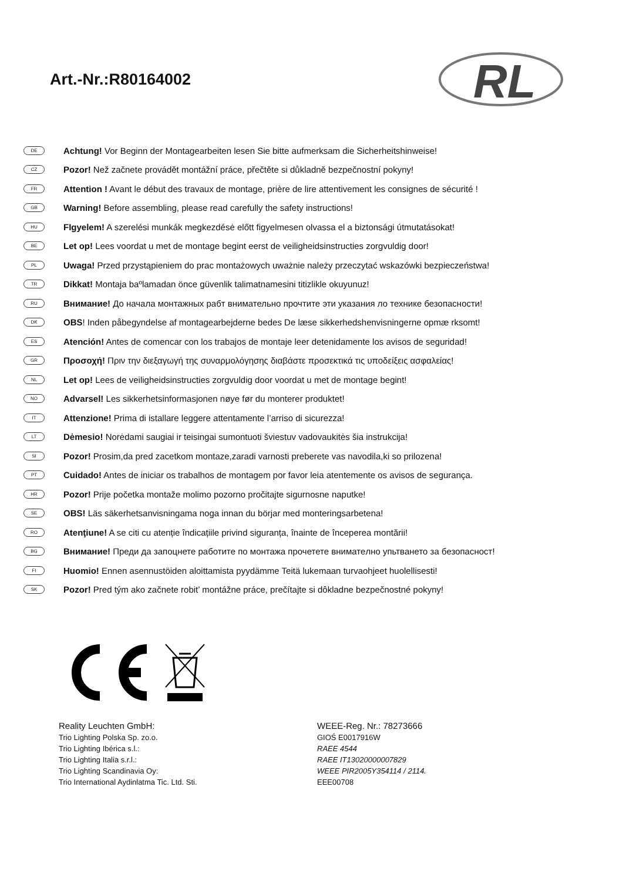Art.-Nr.:R80164002
RL
DE Achtung! Vor Beginn der Montagearbeiten lesen Sie bitte aufmerksam die Sicherheitshinweise!
CZ Pozor! Než začnete provádět montážní práce, přečtěte si důkladně bezpečnostní pokyny!
FR Attention ! Avant le début des travaux de montage, prière de lire attentivement les consignes de sécurité !
GB Warning! Before assembling, please read carefully the safety instructions!
HU FIgyelem! A szerelési munkák megkezdésė előtt figyelmesen olvassa el a biztonsági útmutatásokat!
BE Let op! Lees voordat u met de montage begint eerst de veiligheidsinstructies zorgvuldig door!
PL Uwaga! Przed przystąpieniem do prac montażowych uważnie należy przeczytać wskazówki bezpieczeństwa!
TR Dikkat! Montaja baºlamadan önce güvenlik talimatnamesini titizlikle okuyunuz!
RU Внимание! До начала монтажных рабт внимательно прочтите эти указания ло технике безопасности!
DK OBS! Inden påbegyndelse af montagearbejderne bedes De læse sikkerhedshenvisningerne opmæ rksomt!
ES Atención! Antes de comencar con los trabajos de montaje leer detenidamente los avisos de seguridad!
GR Προσοχή! Πριν την διεξαγωγή της συναρμολόγησης διαβάστε προσεκτικά τις υποδείξεις ασφαλείας!
NL Let op! Lees de veiligheidsinstructies zorgvuldig door voordat u met de montage begint!
NO Advarsel! Les sikkerhetsinformasjonen nøye før du monterer produktet!
IT Attenzione! Prima di istallare leggere attentamente l’arriso di sicurezza!
LT Dėmesio! Norėdami saugiai ir teisingai sumontuoti šviestuv vadovaukitės šia instrukcija!
SI Pozor! Prosim,da pred zacetkom montaze,zaradi varnosti preberete vas navodila,ki so prilozena!
PT Cuidado! Antes de iniciar os trabalhos de montagem por favor leia atentemente os avisos de segurança.
HR Pozor! Prije početka montaže molimo pozorno pročitajte sigurnosne naputke!
SE OBS! Läs säkerhetsanvisningama noga innan du börjar med monteringsarbetena!
RO Atenţiune! A se citi cu atenție îndicațiile privind siguranța, înainte de începerea montării!
BG Внимание! Преди да запоцнете работите по монтажа прочетете вниматeлно упьтването за безопасност!
FI Huomio! Ennen asennustöiden aloittamista pyydämme Teitä lukemaan turvaohjeet huolellisesti!
SK Pozor! Pred tým ako začnete robit’ montážne práce, prečítajte si dôkladne bezpečnostné pokyny!
| Reality Leuchten GmbH: | WEEE-Reg. Nr.: 78273666 |
| Trio Lighting Polska Sp. zo.o. | GIOŚ E0017916W |
| Trio Lighting Ibérica s.l.: | RAEE 4544 |
| Trio Lighting Italia s.r.l.: | RAEE IT13020000007829 |
| Trio Lighting Scandinavia Oy: | WEEE PIR2005Y354114 / 2114. |
| Trio International Aydinlatma Tic. Ltd. Sti. | EEE00708 |